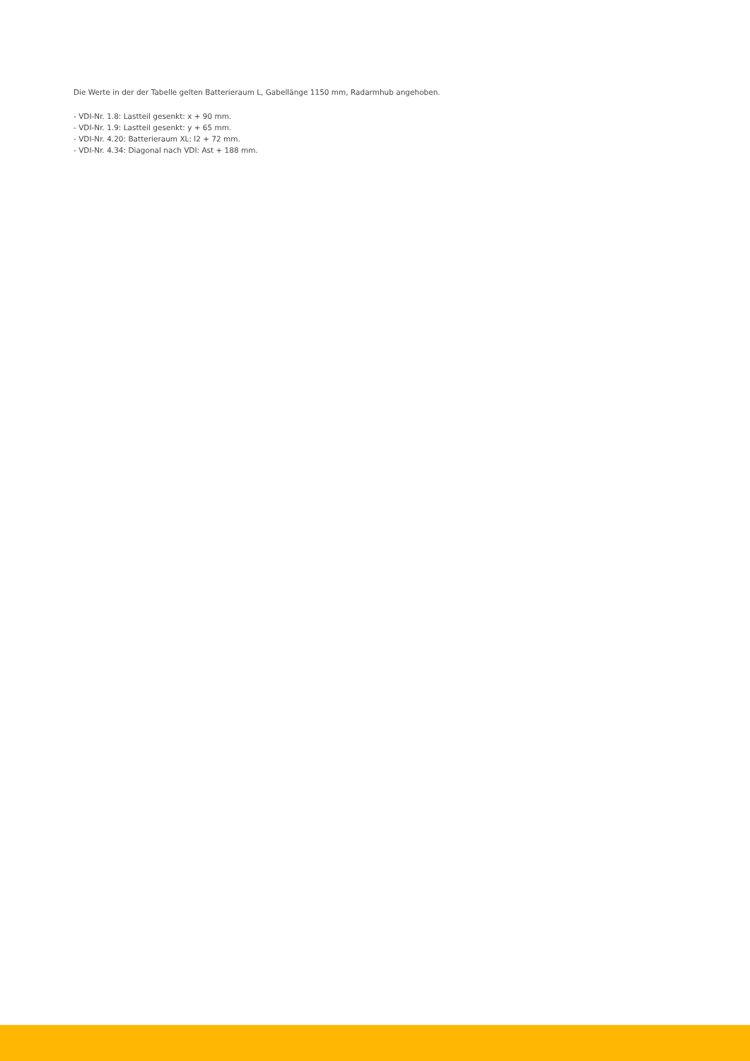Die Werte in der der Tabelle gelten Batterieraum L, Gabellänge 1150 mm, Radarmhub angehoben.
- VDI-Nr. 1.8: Lastteil gesenkt: x + 90 mm.
- VDI-Nr. 1.9: Lastteil gesenkt: y + 65 mm.
- VDI-Nr. 4.20: Batterieraum XL: l2 + 72 mm.
- VDI-Nr. 4.34: Diagonal nach VDI: Ast + 188 mm.